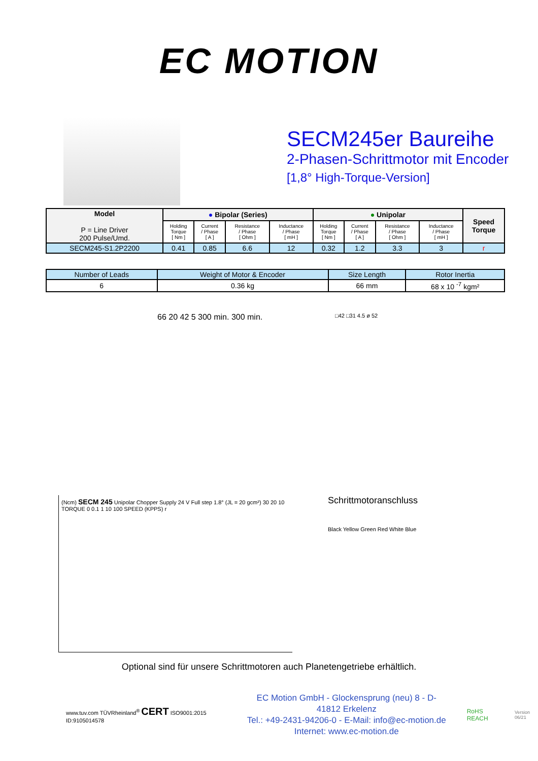EC MOTION
SECM245er Baureihe
2-Phasen-Schrittmotor mit Encoder
[1,8° High-Torque-Version]
| Model P = Line Driver 200 Pulse/Umd. | ● Bipolar (Series) | | | | ● Unipolar | | | | Speed Torque |
| --- | --- | --- | --- | --- | --- | --- | --- | --- | --- |
| | Holding Torque [ Nm ] | Current / Phase [ A ] | Resistance / Phase [ Ohm ] | Inductance / Phase [ mH ] | Holding Torque [ Nm ] | Current / Phase [ A ] | Resistance / Phase [ Ohm ] | Inductance / Phase [ mH ] | |
| SECM245-S1.2P2200 | 0.41 | 0.85 | 6.6 | 12 | 0.32 | 1.2 | 3.3 | 3 | r |
| Number of Leads | Weight of Motor & Encoder | Size Length | Rotor Inertia |
| 6 | 0.36 kg | 66 mm | 68 x 10 <sup>-7</sup> kgm² |
66 20 42 5 300 min. 300 min.
□42 □31 4.5 ø 52
(Ncm) SECM 245 Unipolar Chopper Supply 24 V Full step 1.8° (JL = 20 gcm²) 30 20 10 TORQUE 0 0.1 1 10 100 SPEED (KPPS) r
Schrittmotoranschluss
Black Yellow Green Red White Blue
Optional sind für unsere Schrittmotoren auch Planetengetriebe erhältlich.
www.tuv.com TÜVRheinland<sup>®</sup> CERT ISO9001:2015 ID:9105014578
EC Motion GmbH - Glockensprung (neu) 8 - D-41812 Erkelenz
Tel.: +49-2431-94206-0 - E-Mail: info@ec-motion.de
Internet: www.ec-motion.de
RoHS REACH
Version 06/21